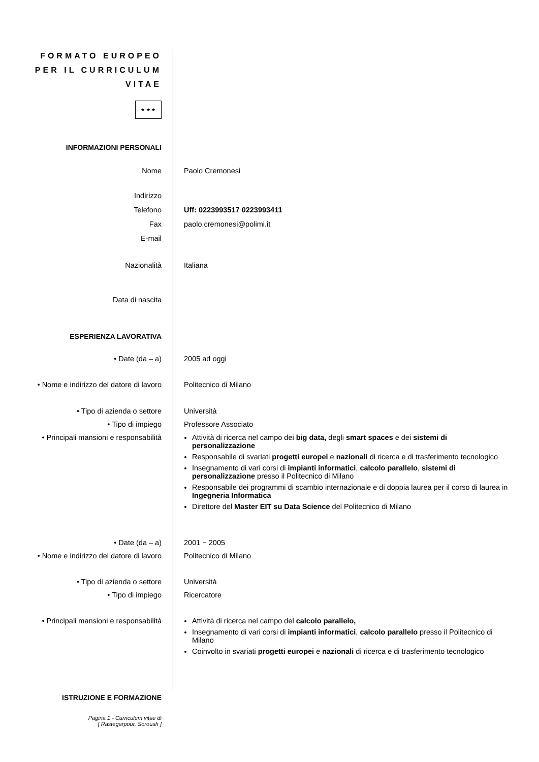FORMATO EUROPEO
PER IL CURRICULUM
VITAE
★ ★ ★
INFORMAZIONI PERSONALI
Nome Paolo Cremonesi
Indirizzo
Telefono Uff: 0223993517 0223993411
Fax paolo.cremonesi@polimi.it
E-mail
Nazionalità Italiana
Data di nascita
ESPERIENZA LAVORATIVA
• Date (da – a) 2005 ad oggi
• Nome e indirizzo del datore di lavoro
Politecnico di Milano
• Tipo di azienda o settore Università
• Tipo di impiego Professore Associato
• Principali mansioni e responsabilità
Attività di ricerca nel campo dei big data, degli smart spaces e dei sistemi di personalizzazione
Responsabile di svariati progetti europei e nazionali di ricerca e di trasferimento tecnologico
Insegnamento di vari corsi di impianti informatici, calcolo parallelo, sistemi di personalizzazione presso il Politecnico di Milano
Responsabile dei programmi di scambio internazionale e di doppia laurea per il corso di laurea in Ingegneria Informatica
Direttore del Master EIT su Data Science del Politecnico di Milano
• Date (da – a) 2001 − 2005
• Nome e indirizzo del datore di lavoro
Politecnico di Milano
• Tipo di azienda o settore Università
• Tipo di impiego Ricercatore
• Principali mansioni e responsabilità
Attività di ricerca nel campo del calcolo parallelo,
Insegnamento di vari corsi di impianti informatici, calcolo parallelo presso il Politecnico di Milano
Coinvolto in svariati progetti europei e nazionali di ricerca e di trasferimento tecnologico
ISTRUZIONE E FORMAZIONE
Pagina 1 - Curriculum vitae di
[ Rastegarpour, Soroush ]